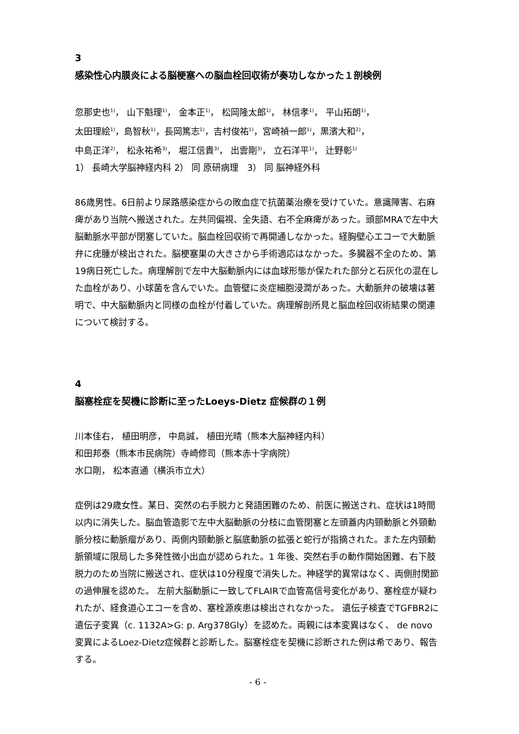3
感染性心内膜炎による脳梗塞への脳血栓回収術が奏功しなかった１剖検例
忽那史也<sup>1)</sup>， 山下魁理<sup>1)</sup>， 金本正<sup>1)</sup>， 松岡隆太郎<sup>1)</sup>， 林信孝<sup>1)</sup>， 平山拓朗<sup>1)</sup>，
太田理絵<sup>1)</sup>，島智秋<sup>1)</sup>，長岡篤志<sup>1)</sup>，吉村俊祐<sup>1)</sup>，宮崎禎一郎<sup>1)</sup>，黒濱大和<sup>2)</sup>，
中島正洋<sup>2)</sup>， 松永祐希<sup>3)</sup>， 堀江信貴<sup>3)</sup>， 出雲剛<sup>3)</sup>， 立石洋平<sup>1)</sup>， 辻野彰<sup>1)</sup>
1） 長崎大学脳神経内科 2） 同 原研病理　3） 同 脳神経外科
86歳男性。6日前より尿路感染症からの敗血症で抗菌薬治療を受けていた。意識障害、右麻痺があり当院へ搬送された。左共同偏視、全失語、右不全麻痺があった。頭部MRAで左中大脳動脈水平部が閉塞していた。脳血栓回収術で再開通しなかった。経胸壁心エコーで大動脈弁に疣腫が検出された。脳梗塞巣の大きさから手術適応はなかった。多臓器不全のため、第19病日死亡した。病理解剖で左中大脳動脈内には血球形態が保たれた部分と石灰化の混在した血栓があり、小球菌を含んでいた。血管壁に炎症細胞浸潤があった。大動脈弁の破壊は著明で、中大脳動脈内と同様の血栓が付着していた。病理解剖所見と脳血栓回収術結果の関連について検討する。
4
脳塞栓症を契機に診断に至ったLoeys-Dietz 症候群の１例
川本佳右， 植田明彦， 中島誠， 植田光晴（熊本大脳神経内科）
和田邦泰（熊本市民病院）寺崎修司（熊本赤十字病院）
水口剛， 松本直通（横浜市立大）
症例は29歳女性。某日、突然の右手脱力と発語困難のため、前医に搬送され、症状は1時間以内に消失した。脳血管造影で左中大脳動脈の分枝に血管閉塞と左頭蓋内内頸動脈と外頸動脈分枝に動脈瘤があり、両側内頸動脈と脳底動脈の拡張と蛇行が指摘された。また左内頸動脈領域に限局した多発性微小出血が認められた。1 年後、突然右手の動作開始困難、右下肢脱力のため当院に搬送され、症状は10分程度で消失した。神経学的異常はなく、両側肘関節の過伸展を認めた。 左前大脳動脈に一致してFLAIRで血管高信号変化があり、塞栓症が疑われたが、経食道心エコーを含め、塞栓源疾患は検出されなかった。 遺伝子検査でTGFBR2に遺伝子変異（c. 1132A>G: p. Arg378Gly）を認めた。両親には本変異はなく、 de novo変異によるLoez-Dietz症候群と診断した。脳塞栓症を契機に診断された例は希であり、報告する。
- 6 -